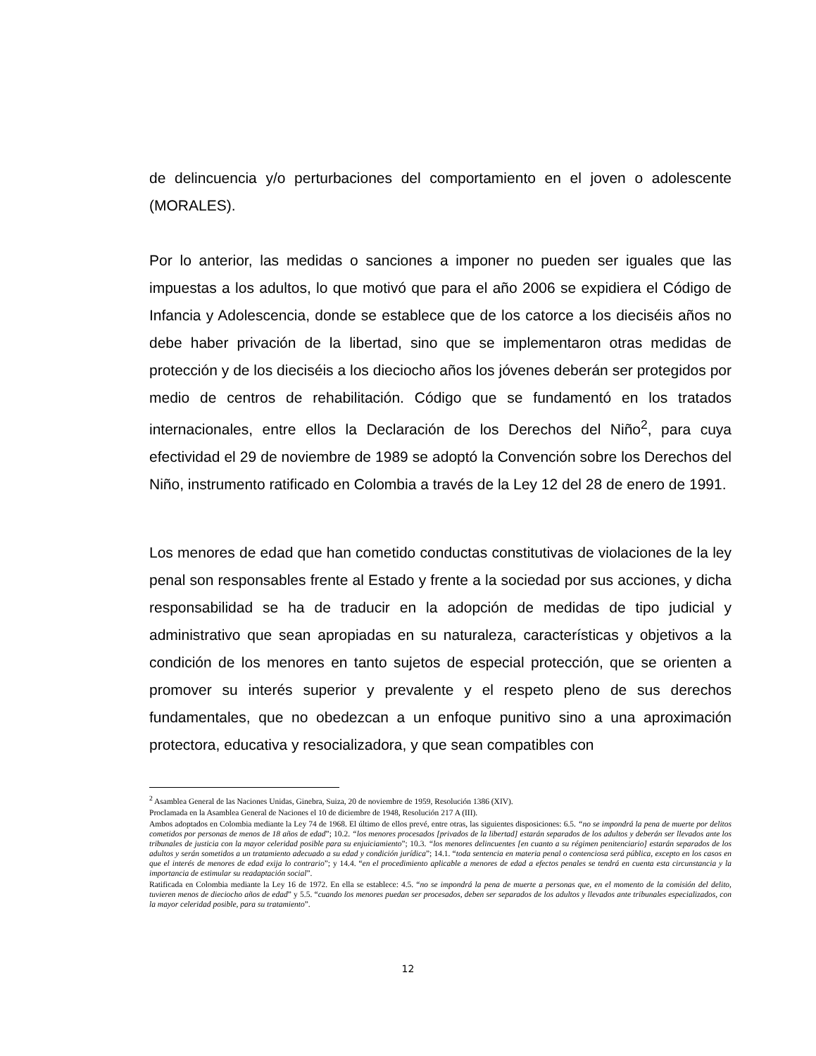de delincuencia y/o perturbaciones del comportamiento en el joven o adolescente (MORALES).
Por lo anterior, las medidas o sanciones a imponer no pueden ser iguales que las impuestas a los adultos, lo que motivó que para el año 2006 se expidiera el Código de Infancia y Adolescencia, donde se establece que de los catorce a los dieciséis años no debe haber privación de la libertad, sino que se implementaron otras medidas de protección y de los dieciséis a los dieciocho años los jóvenes deberán ser protegidos por medio de centros de rehabilitación. Código que se fundamentó en los tratados internacionales, entre ellos la Declaración de los Derechos del Niño<sup>2</sup>, para cuya efectividad el 29 de noviembre de 1989 se adoptó la Convención sobre los Derechos del Niño, instrumento ratificado en Colombia a través de la Ley 12 del 28 de enero de 1991.
Los menores de edad que han cometido conductas constitutivas de violaciones de la ley penal son responsables frente al Estado y frente a la sociedad por sus acciones, y dicha responsabilidad se ha de traducir en la adopción de medidas de tipo judicial y administrativo que sean apropiadas en su naturaleza, características y objetivos a la condición de los menores en tanto sujetos de especial protección, que se orienten a promover su interés superior y prevalente y el respeto pleno de sus derechos fundamentales, que no obedezcan a un enfoque punitivo sino a una aproximación protectora, educativa y resocializadora, y que sean compatibles con
<sup>2</sup> Asamblea General de las Naciones Unidas, Ginebra, Suiza, 20 de noviembre de 1959, Resolución 1386 (XIV).
Proclamada en la Asamblea General de Naciones el 10 de diciembre de 1948, Resolución 217 A (III).
Ambos adoptados en Colombia mediante la Ley 74 de 1968. El último de ellos prevé, entre otras, las siguientes disposiciones: 6.5. “no se impondrá la pena de muerte por delitos cometidos por personas de menos de 18 años de edad”; 10.2. “los menores procesados [privados de la libertad] estarán separados de los adultos y deberán ser llevados ante los tribunales de justicia con la mayor celeridad posible para su enjuiciamiento”; 10.3. “los menores delincuentes [en cuanto a su régimen penitenciario] estarán separados de los adultos y serán sometidos a un tratamiento adecuado a su edad y condición jurídica”; 14.1. “toda sentencia en materia penal o contenciosa será pública, excepto en los casos en que el interés de menores de edad exija lo contrario”; y 14.4. “en el procedimiento aplicable a menores de edad a efectos penales se tendrá en cuenta esta circunstancia y la importancia de estimular su readaptación social”.
Ratificada en Colombia mediante la Ley 16 de 1972. En ella se establece: 4.5. “no se impondrá la pena de muerte a personas que, en el momento de la comisión del delito, tuvieren menos de dieciocho años de edad” y 5.5. “cuando los menores puedan ser procesados, deben ser separados de los adultos y llevados ante tribunales especializados, con la mayor celeridad posible, para su tratamiento”.
12